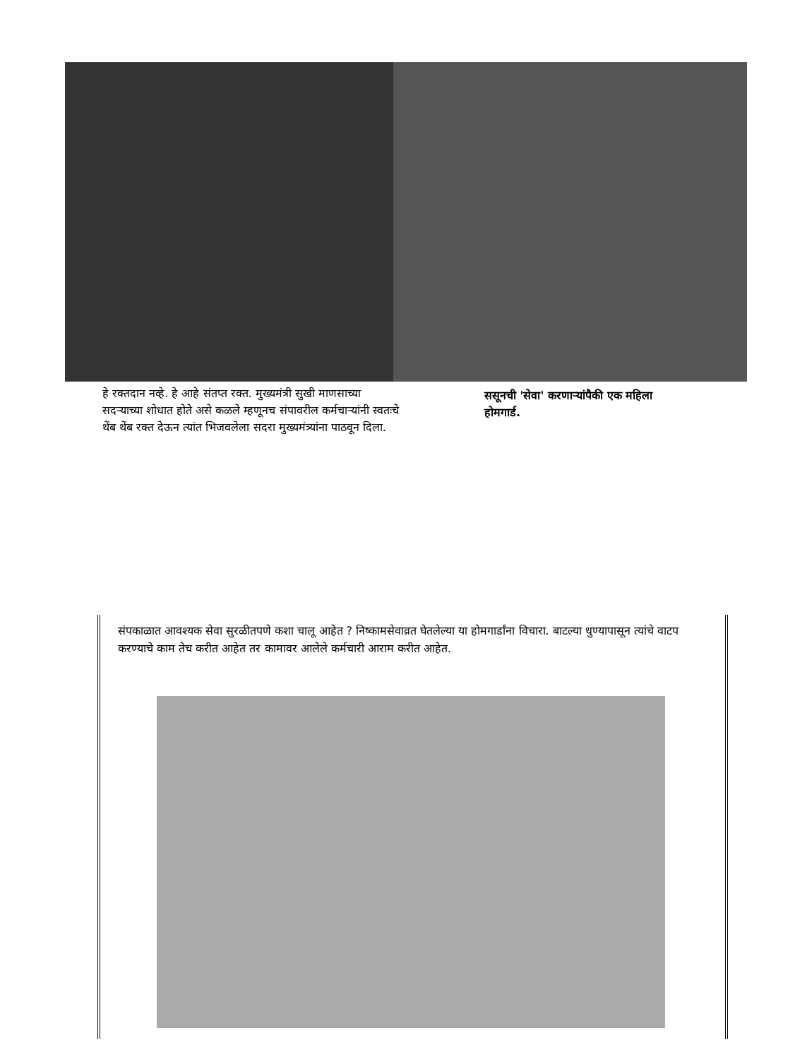हे रक्तदान नव्हे. हे आहे संतप्त रक्त. मुख्यमंत्री सुखी माणसाच्या सदऱ्याच्या शोधात होते असे कळले म्हणूनच संपावरील कर्मचाऱ्यांनी स्वतःचे थेंब थेंब रक्त देऊन त्यांत भिजवलेला सदरा मुख्यमंत्र्यांना पाठवून दिला.
ससूनची 'सेवा' करणाऱ्यांपैकी एक महिला होमगार्ड.
संपकाळात आवश्यक सेवा सुरळीतपणे कशा चालू आहेत ? निष्कामसेवाव्रत घेतलेल्या या होमगार्डांना विचारा. बाटल्या धुण्यापासून त्यांचे वाटप करण्याचे काम तेच करीत आहेत तर कामावर आलेले कर्मचारी आराम करीत आहेत.